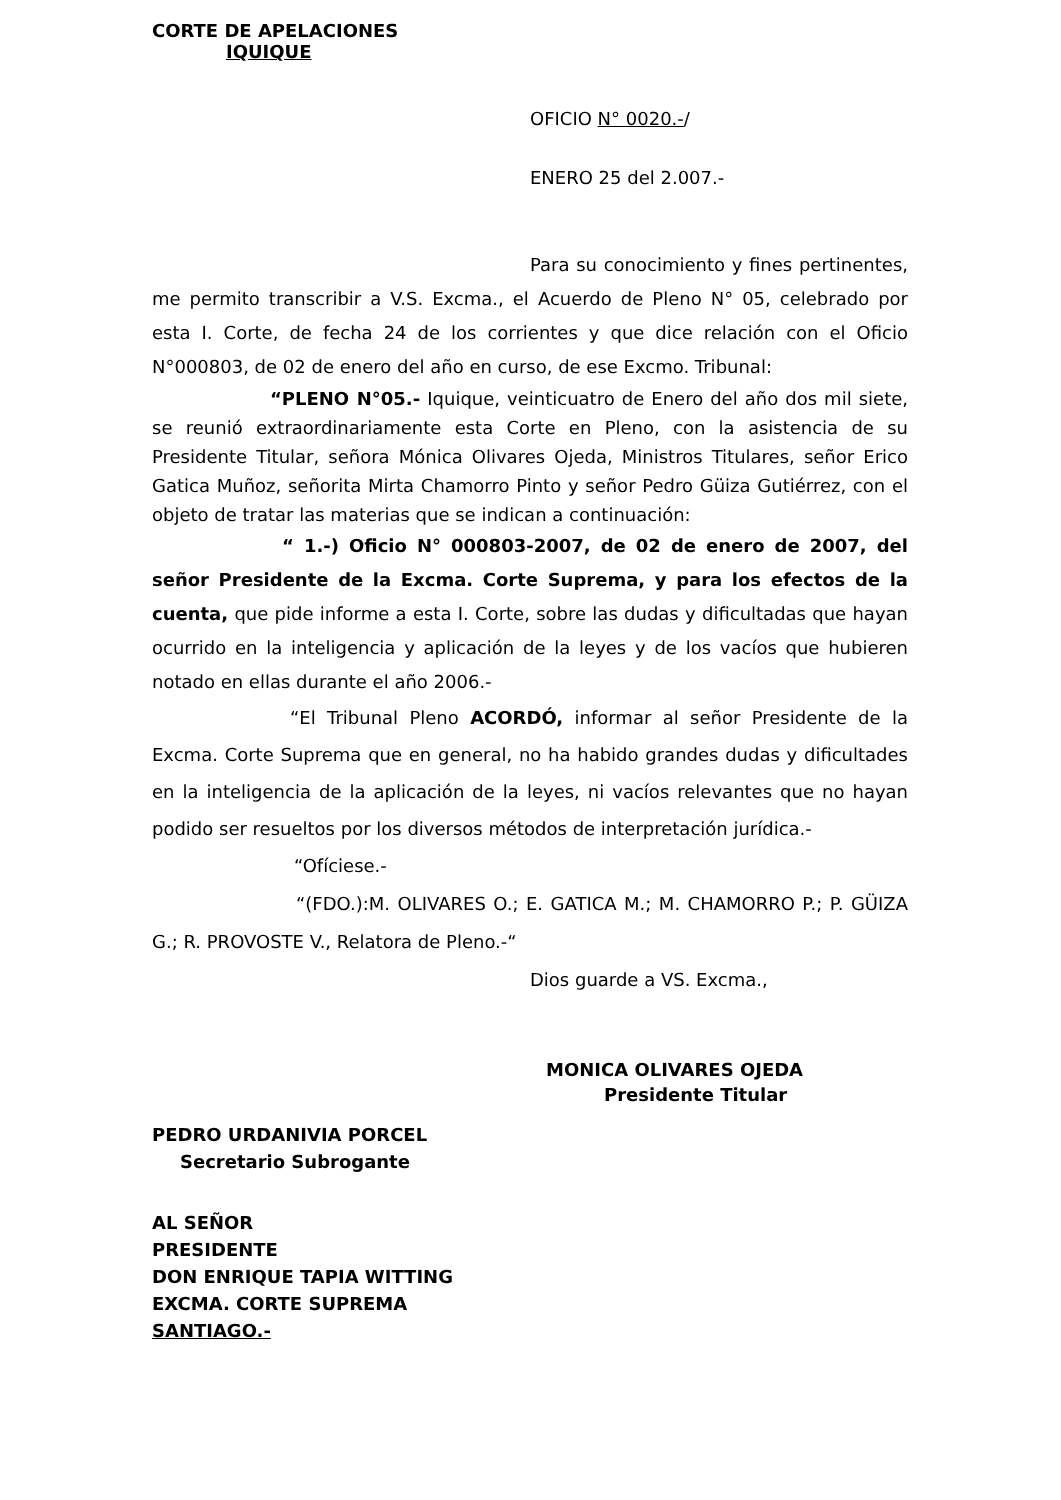CORTE DE APELACIONES
IQUIQUE
OFICIO N° 0020.-/
ENERO 25 del 2.007.-
Para su conocimiento y fines pertinentes, me permito transcribir a V.S. Excma., el Acuerdo de Pleno N° 05, celebrado por esta I. Corte, de fecha 24 de los corrientes y que dice relación con el Oficio N°000803, de 02 de enero del año en curso, de ese Excmo. Tribunal:
“PLENO N°05.- Iquique, veinticuatro de Enero del año dos mil siete, se reunió extraordinariamente esta Corte en Pleno, con la asistencia de su Presidente Titular, señora Mónica Olivares Ojeda, Ministros Titulares, señor Erico Gatica Muñoz, señorita Mirta Chamorro Pinto y señor Pedro Güiza Gutiérrez, con el objeto de tratar las materias que se indican a continuación:
“ 1.-) Oficio N° 000803-2007, de 02 de enero de 2007, del señor Presidente de la Excma. Corte Suprema, y para los efectos de la cuenta, que pide informe a esta I. Corte, sobre las dudas y dificultadas que hayan ocurrido en la inteligencia y aplicación de la leyes y de los vacíos que hubieren notado en ellas durante el año 2006.-
“El Tribunal Pleno ACORDÓ, informar al señor Presidente de la Excma. Corte Suprema que en general, no ha habido grandes dudas y dificultades en la inteligencia de la aplicación de la leyes, ni vacíos relevantes que no hayan podido ser resueltos por los diversos métodos de interpretación jurídica.-
“Ofíciese.-
“(FDO.):M. OLIVARES O.; E. GATICA M.; M. CHAMORRO P.; P. GÜIZA G.; R. PROVOSTE V., Relatora de Pleno.-“
Dios guarde a VS. Excma.,
MONICA OLIVARES OJEDA
Presidente Titular
PEDRO URDANIVIA PORCEL
Secretario Subrogante
AL SEÑOR
PRESIDENTE
DON ENRIQUE TAPIA WITTING
EXCMA. CORTE SUPREMA
SANTIAGO.-